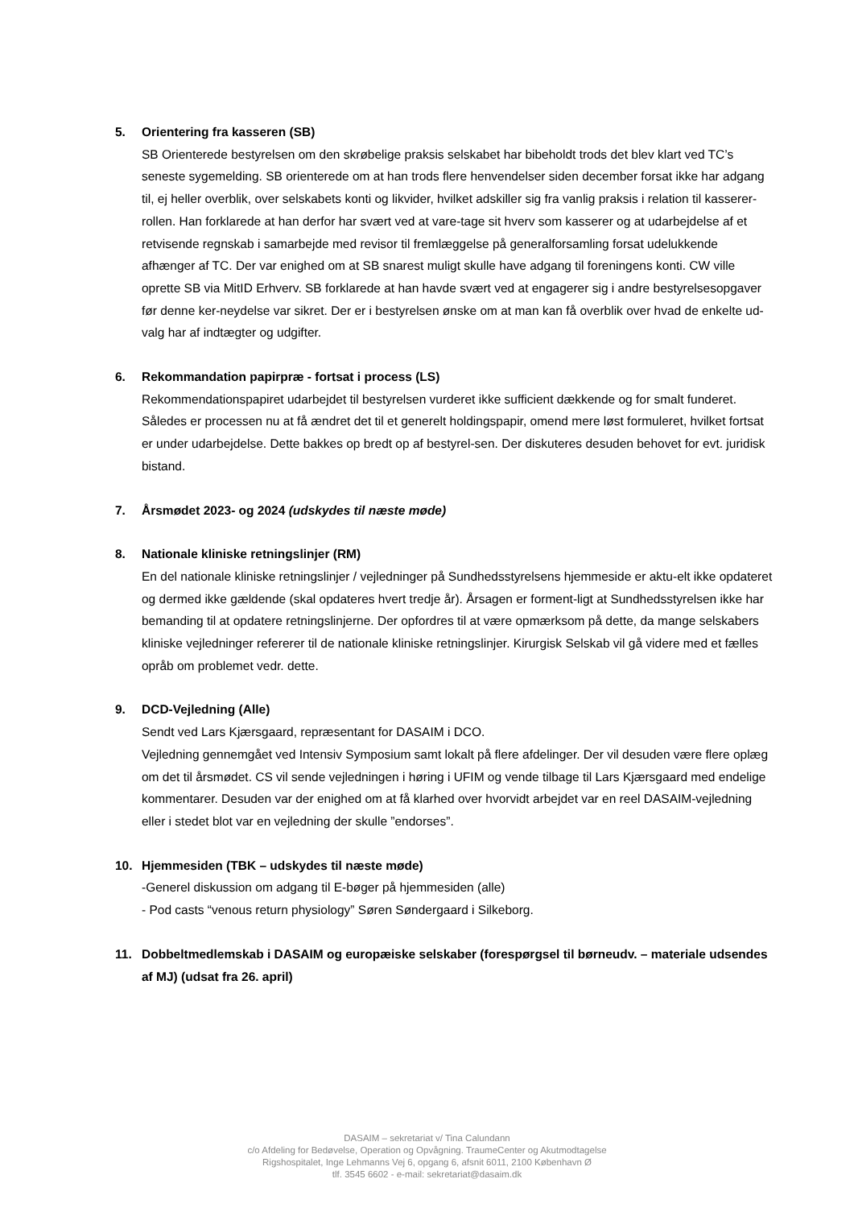5. Orientering fra kasseren (SB)
SB Orienterede bestyrelsen om den skrøbelige praksis selskabet har bibeholdt trods det blev klart ved TC’s seneste sygemelding. SB orienterede om at han trods flere henvendelser siden december forsat ikke har adgang til, ej heller overblik, over selskabets konti og likvider, hvilket adskiller sig fra vanlig praksis i relation til kasserer-rollen. Han forklarede at han derfor har svært ved at vare-tage sit hverv som kasserer og at udarbejdelse af et retvisende regnskab i samarbejde med revisor til fremlæggelse på generalforsamling forsat udelukkende afhænger af TC. Der var enighed om at SB snarest muligt skulle have adgang til foreningens konti. CW ville oprette SB via MitID Erhverv. SB forklarede at han havde svært ved at engagerer sig i andre bestyrelsesopgaver før denne ker-neydelse var sikret. Der er i bestyrelsen ønske om at man kan få overblik over hvad de enkelte ud-valg har af indtægter og udgifter.
6. Rekommandation papirpræ - fortsat i process (LS)
Rekommendationspapiret udarbejdet til bestyrelsen vurderet ikke sufficient dækkende og for smalt funderet. Således er processen nu at få ændret det til et generelt holdingspapir, omend mere løst formuleret, hvilket fortsat er under udarbejdelse. Dette bakkes op bredt op af bestyrel-sen. Der diskuteres desuden behovet for evt. juridisk bistand.
7. Årsmødet 2023- og 2024 (udskydes til næste møde)
8. Nationale kliniske retningslinjer (RM)
En del nationale kliniske retningslinjer / vejledninger på Sundhedsstyrelsens hjemmeside er aktu-elt ikke opdateret og dermed ikke gældende (skal opdateres hvert tredje år). Årsagen er forment-ligt at Sundhedsstyrelsen ikke har bemanding til at opdatere retningslinjerne. Der opfordres til at være opmærksom på dette, da mange selskabers kliniske vejledninger refererer til de nationale kliniske retningslinjer. Kirurgisk Selskab vil gå videre med et fælles opråb om problemet vedr. dette.
9. DCD-Vejledning (Alle)
Sendt ved Lars Kjærsgaard, repræsentant for DASAIM i DCO.
Vejledning gennemgået ved Intensiv Symposium samt lokalt på flere afdelinger. Der vil desuden være flere oplæg om det til årsmødet. CS vil sende vejledningen i høring i UFIM og vende tilbage til Lars Kjærsgaard med endelige kommentarer. Desuden var der enighed om at få klarhed over hvorvidt arbejdet var en reel DASAIM-vejledning eller i stedet blot var en vejledning der skulle ”endorses”.
10. Hjemmesiden (TBK – udskydes til næste møde)
-Generel diskussion om adgang til E-bøger på hjemmesiden (alle)
- Pod casts “venous return physiology” Søren Søndergaard i Silkeborg.
11. Dobbeltmedlemskab i DASAIM og europæiske selskaber (forespørgsel til børneudv. – materiale udsendes af MJ) (udsat fra 26. april)
DASAIM – sekretariat v/ Tina Calundann
c/o Afdeling for Bedøvelse, Operation og Opvågning. TraumeCenter og Akutmodtagelse
Rigshospitalet, Inge Lehmanns Vej 6, opgang 6, afsnit 6011, 2100 København Ø
tlf. 3545 6602 - e-mail: sekretariat@dasaim.dk